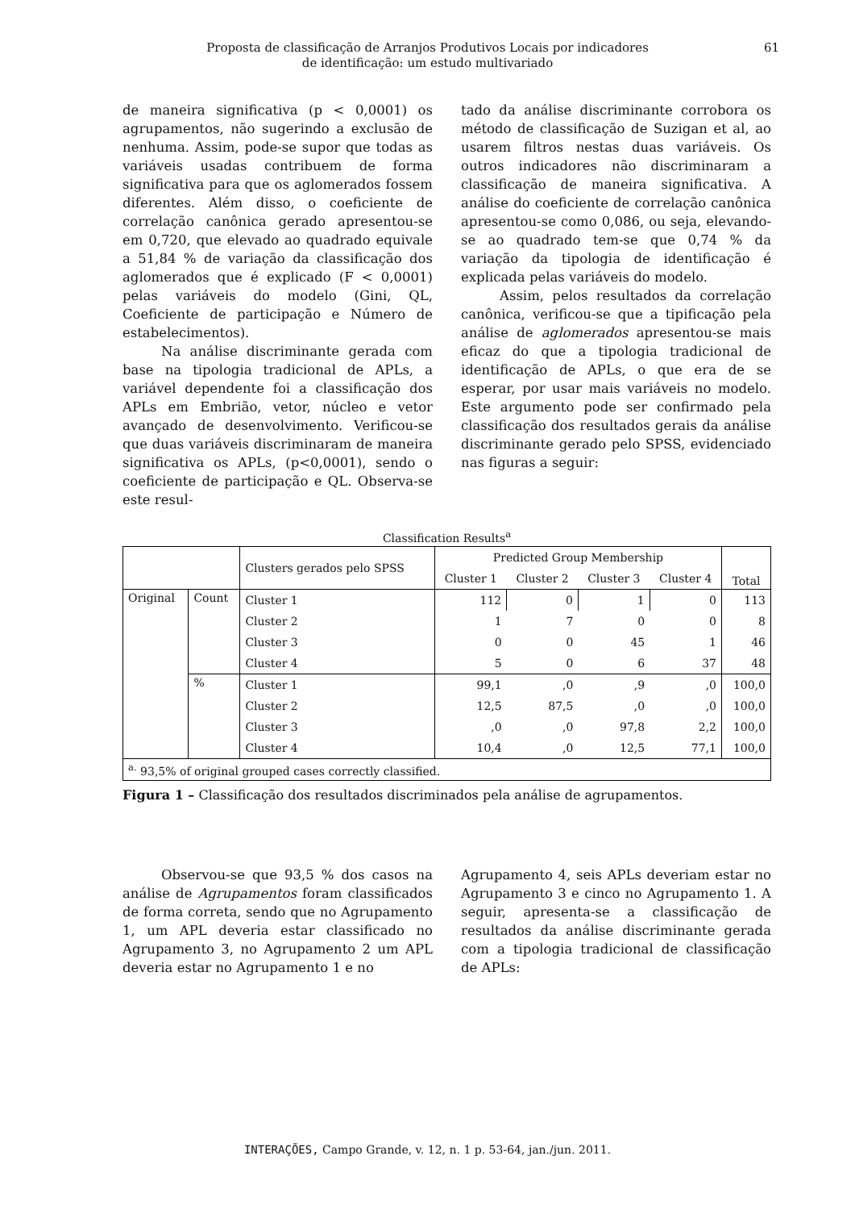Proposta de classificação de Arranjos Produtivos Locais por indicadores
de identificação: um estudo multivariado
61
de maneira significativa (p < 0,0001) os agrupamentos, não sugerindo a exclusão de nenhuma. Assim, pode-se supor que todas as variáveis usadas contribuem de forma significativa para que os aglomerados fossem diferentes. Além disso, o coeficiente de correlação canônica gerado apresentou-se em 0,720, que elevado ao quadrado equivale a 51,84 % de variação da classificação dos aglomerados que é explicado (F < 0,0001) pelas variáveis do modelo (Gini, QL, Coeficiente de participação e Número de estabelecimentos).
Na análise discriminante gerada com base na tipologia tradicional de APLs, a variável dependente foi a classificação dos APLs em Embrião, vetor, núcleo e vetor avançado de desenvolvimento. Verificou-se que duas variáveis discriminaram de maneira significativa os APLs, (p<0,0001), sendo o coeficiente de participação e QL. Observa-se este resul-
tado da análise discriminante corrobora os método de classificação de Suzigan et al, ao usarem filtros nestas duas variáveis. Os outros indicadores não discriminaram a classificação de maneira significativa. A análise do coeficiente de correlação canônica apresentou-se como 0,086, ou seja, elevando-se ao quadrado tem-se que 0,74 % da variação da tipologia de identificação é explicada pelas variáveis do modelo.
Assim, pelos resultados da correlação canônica, verificou-se que a tipificação pela análise de aglomerados apresentou-se mais eficaz do que a tipologia tradicional de identificação de APLs, o que era de se esperar, por usar mais variáveis no modelo. Este argumento pode ser confirmado pela classificação dos resultados gerais da análise discriminante gerado pelo SPSS, evidenciado nas figuras a seguir:
Classification Results<sup>a</sup>
| | | Clusters gerados pelo SPSS | Predicted Group Membership | | | | Total |
| --- | --- | --- | --- | --- | --- | --- | --- |
| | | | Cluster 1 | Cluster 2 | Cluster 3 | Cluster 4 | |
| Original | Count | Cluster 1 | 112 | 0 | 1 | 0 | 113 |
| | | Cluster 2 | 1 | 7 | 0 | 0 | 8 |
| | | Cluster 3 | 0 | 0 | 45 | 1 | 46 |
| | | Cluster 4 | 5 | 0 | 6 | 37 | 48 |
| | % | Cluster 1 | 99,1 | ,0 | ,9 | ,0 | 100,0 |
| | | Cluster 2 | 12,5 | 87,5 | ,0 | ,0 | 100,0 |
| | | Cluster 3 | ,0 | ,0 | 97,8 | 2,2 | 100,0 |
| | | Cluster 4 | 10,4 | ,0 | 12,5 | 77,1 | 100,0 |
| <sup>a.</sup> 93,5% of original grouped cases correctly classified. | | | | | | | |
Figura 1 – Classificação dos resultados discriminados pela análise de agrupamentos.
Observou-se que 93,5 % dos casos na análise de Agrupamentos foram classificados de forma correta, sendo que no Agrupamento 1, um APL deveria estar classificado no Agrupamento 3, no Agrupamento 2 um APL deveria estar no Agrupamento 1 e no
Agrupamento 4, seis APLs deveriam estar no Agrupamento 3 e cinco no Agrupamento 1. A seguir, apresenta-se a classificação de resultados da análise discriminante gerada com a tipologia tradicional de classificação de APLs:
INTERAÇÕES, Campo Grande, v. 12, n. 1 p. 53-64, jan./jun. 2011.